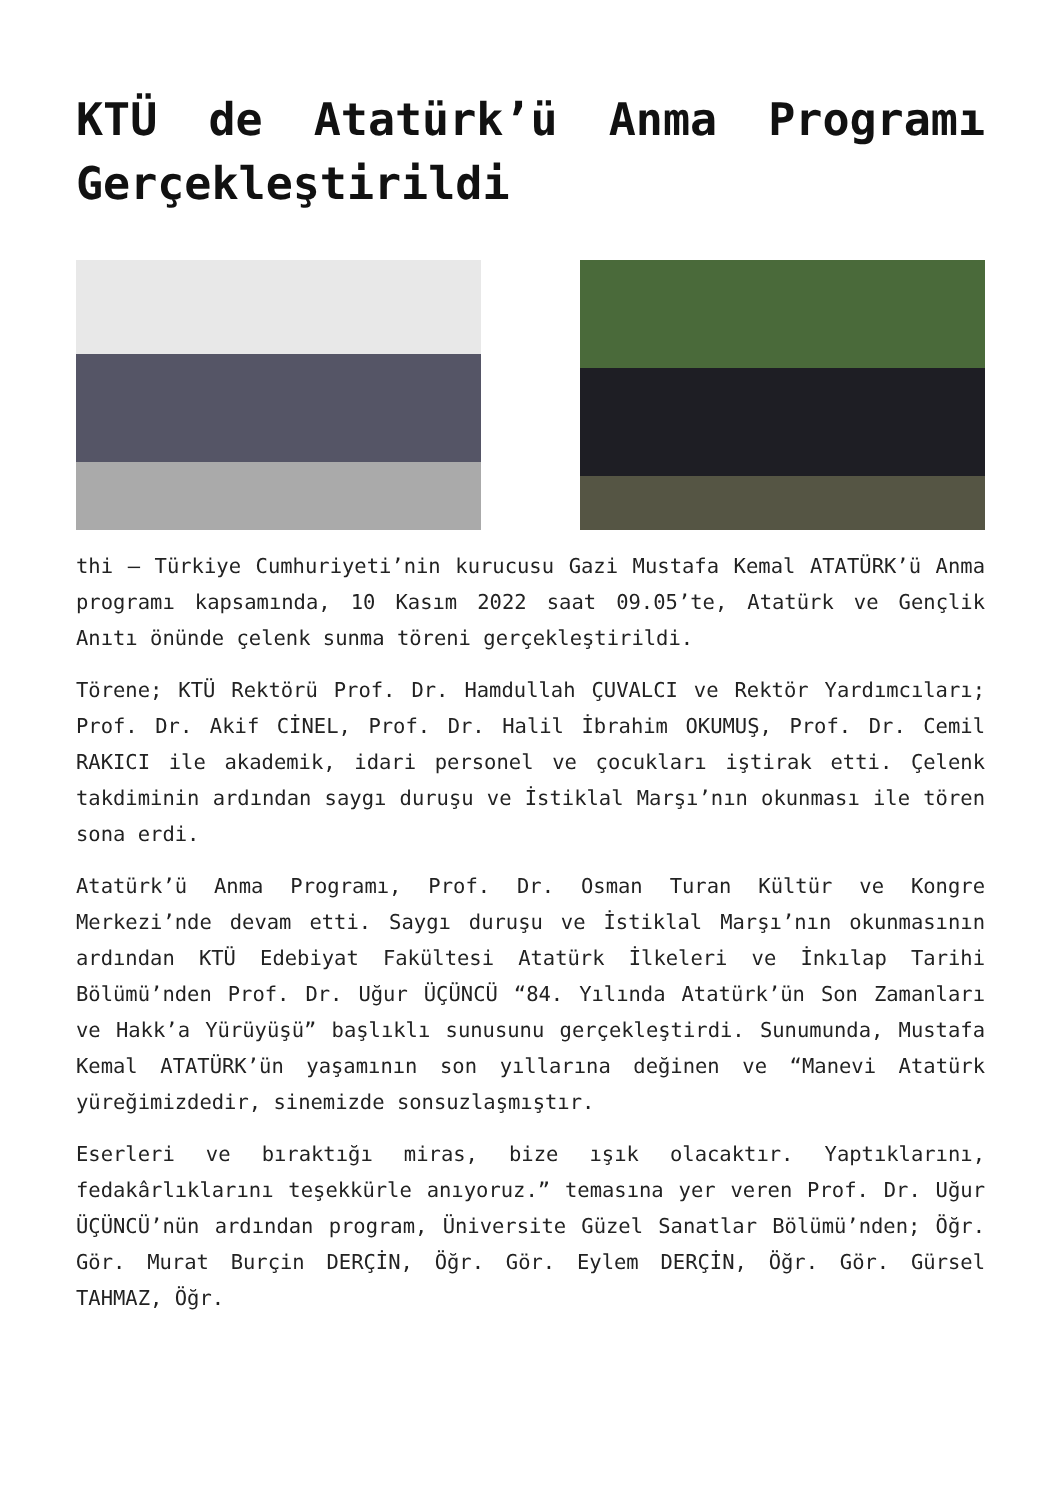KTÜ de Atatürk’ü Anma Programı Gerçekleştirildi
thi – Türkiye Cumhuriyeti’nin kurucusu Gazi Mustafa Kemal ATATÜRK’ü Anma programı kapsamında, 10 Kasım 2022 saat 09.05’te, Atatürk ve Gençlik Anıtı önünde çelenk sunma töreni gerçekleştirildi.
Törene; KTÜ Rektörü Prof. Dr. Hamdullah ÇUVALCI ve Rektör Yardımcıları; Prof. Dr. Akif CİNEL, Prof. Dr. Halil İbrahim OKUMUŞ, Prof. Dr. Cemil RAKICI ile akademik, idari personel ve çocukları iştirak etti. Çelenk takdiminin ardından saygı duruşu ve İstiklal Marşı’nın okunması ile tören sona erdi.
Atatürk’ü Anma Programı, Prof. Dr. Osman Turan Kültür ve Kongre Merkezi’nde devam etti. Saygı duruşu ve İstiklal Marşı’nın okunmasının ardından KTÜ Edebiyat Fakültesi Atatürk İlkeleri ve İnkılap Tarihi Bölümü’nden Prof. Dr. Uğur ÜÇÜNCÜ “84. Yılında Atatürk’ün Son Zamanları ve Hakk’a Yürüyüşü” başlıklı sunusunu gerçekleştirdi. Sunumunda, Mustafa Kemal ATATÜRK’ün yaşamının son yıllarına değinen ve “Manevi Atatürk yüreğimizdedir, sinemizde sonsuzlaşmıştır.
Eserleri ve bıraktığı miras, bize ışık olacaktır. Yaptıklarını, fedakârlıklarını teşekkürle anıyoruz.” temasına yer veren Prof. Dr. Uğur ÜÇÜNCÜ’nün ardından program, Üniversite Güzel Sanatlar Bölümü’nden; Öğr. Gör. Murat Burçin DERÇİN, Öğr. Gör. Eylem DERÇİN, Öğr. Gör. Gürsel TAHMAZ, Öğr.